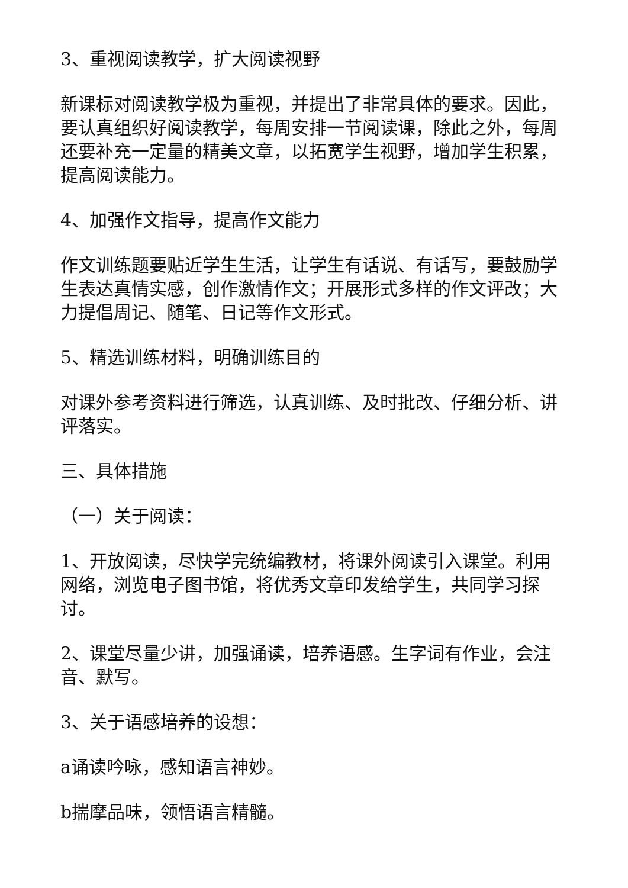3、重视阅读教学，扩大阅读视野
新课标对阅读教学极为重视，并提出了非常具体的要求。因此，要认真组织好阅读教学，每周安排一节阅读课，除此之外，每周还要补充一定量的精美文章，以拓宽学生视野，增加学生积累，提高阅读能力。
4、加强作文指导，提高作文能力
作文训练题要贴近学生生活，让学生有话说、有话写，要鼓励学生表达真情实感，创作激情作文；开展形式多样的作文评改；大力提倡周记、随笔、日记等作文形式。
5、精选训练材料，明确训练目的
对课外参考资料进行筛选，认真训练、及时批改、仔细分析、讲评落实。
三、具体措施
（一）关于阅读：
1、开放阅读，尽快学完统编教材，将课外阅读引入课堂。利用网络，浏览电子图书馆，将优秀文章印发给学生，共同学习探讨。
2、课堂尽量少讲，加强诵读，培养语感。生字词有作业，会注音、默写。
3、关于语感培养的设想：
a诵读吟咏，感知语言神妙。
b揣摩品味，领悟语言精髓。